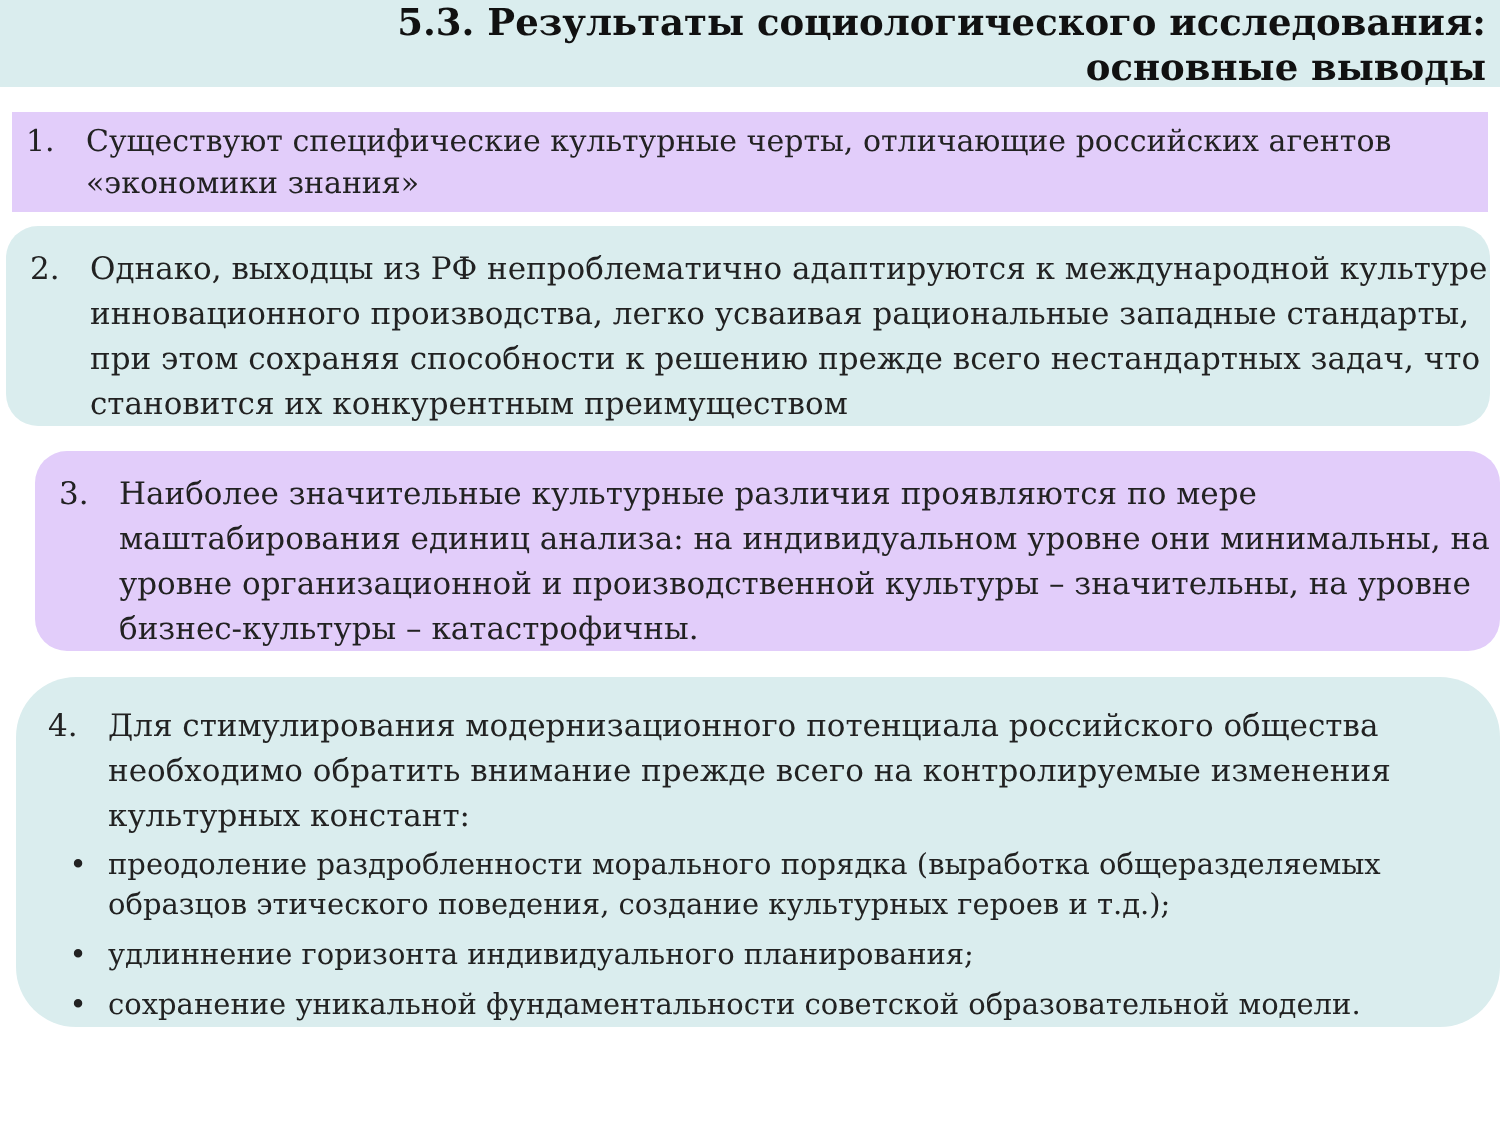5.3. Результаты социологического исследования:
основные выводы
1. Существуют специфические культурные черты, отличающие российских агентов «экономики знания»
2. Однако, выходцы из РФ непроблематично адаптируются к международной культуре инновационного производства, легко усваивая рациональные западные стандарты, при этом сохраняя способности к решению прежде всего нестандартных задач, что становится их конкурентным преимуществом
3. Наиболее значительные культурные различия проявляются по мере маштабирования единиц анализа: на индивидуальном уровне они минимальны, на уровне организационной и производственной культуры – значительны, на уровне бизнес-культуры – катастрофичны.
4. Для стимулирования модернизационного потенциала российского общества необходимо обратить внимание прежде всего на контролируемые изменения культурных констант:
• преодоление раздробленности морального порядка (выработка общеразделяемых образцов этического поведения, создание культурных героев и т.д.);
• удлиннение горизонта индивидуального планирования;
• сохранение уникальной фундаментальности советской образовательной модели.